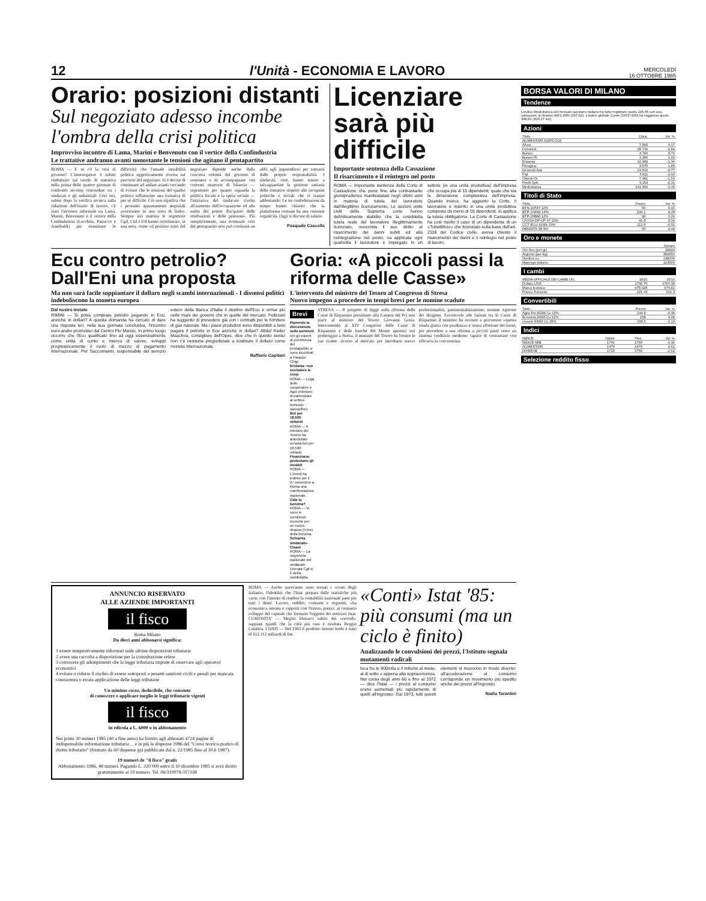12 l'Unità - ECONOMIA E LAVORO MERCOLEDÌ
16 OTTOBRE 1985
Orario: posizioni distanti
Sul negoziato adesso incombe l'ombra della crisi politica
Improvviso incontro di Lama, Marini e Benvenuto con il vertice della Confindustria
Le trattative andranno avanti nonostante le tensioni che agitano il pentapartito
ROMA — E se c'è la crisi di governo? L'interrogativo è subito rimbalzato sul tavolo di trattativa nella prima delle quattro giornate di confronto no-stop concordate tra i sindacati e gli industriali. Così ieri, subito dopo la verifica tecnica sulla riduzione dell'orario di lavoro, c'è stato l'incontro informale tra Lama, Marini, Benvenuto e il vertice della Confindustria (Lucchini, Patrucco e Annibaldi) per esaminare le difficoltà che l'attuale instabilità politica oggettivamente riversa sul percorso del negoziato. Si è deciso di continuare ad andare avanti cercando di evitare che le tensioni del quadro politico influenzino una trattativa di per sé difficile. Ciò non significa che i prossimi appuntamenti negoziali avverranno in una sorta di limbo. Sempre ieri mattina le segreterie Cgil, Cisl e Uil hanno sottolineato, in una nota, come «il positivo esito del negoziato dipende anche dalla concreta volontà del governo di sostenere e di accompagnare con coerenti manovre di bilancio — soprattutto per quanto riguarda la politica fiscale e la spesa sociale — l'iniziativa del sindacato rivolta all'aumento dell'occupazione ed alla tutela del potere d'acquisto delle retribuzioni e delle pensioni». Più semplicemente, una eventuale crisi del pentapartito non può costituire un alibi agli imprenditori per sottrarsi dalle proprie responsabilità. I sindacati, cioè, hanno tenuto a salvaguardare la gestione unitaria delle trattative rispetto alle incognite politiche e sociali che si stanno addensando. Le tre confederazioni da tempo hanno chiarito che la piattaforma comune ha una coerente organicità. Oggi si discute di salario.
Pasquale Cascella
Licenziare sarà più difficile
Importante sentenza della Cassazione
Il risarcimento e il reintegro nel posto
ROMA — Importante sentenza della Corte di Cassazione che pone fine alla contrastante giurisprudenza manifestatasi negli ultimi anni in materia di tutela del lavoratore dall'illegittimo licenziamento. Le sezioni unite civili della Suprema corte hanno definitivamente stabilito che la cosiddetta tutela reale del lavoratore illegittimamente licenziato, ovverosia il suo diritto al risarcimento dei danni subiti ed alla reintegrazione nel posto, va applicata ogni qualvolta il lavoratore è impiegato in un settore (in una unità produttiva) dell'impresa che occupa più di 15 dipendenti; quale che sia la dimensione complessiva dell'impresa. Quando invece, ha aggiunto la Corte, il lavoratore è inserito in una unità produttiva composta da meno di 16 dipendenti, si applica la tutela obbligatoria. La Corte di Cassazione ha così risolto il caso di un dipendente di un «Tubettificio» che licenziato sulla base dell'art. 2118 del Codice civile, aveva chiesto il risarcimento dei danni e il reintegro nel posto di lavoro.
Ecu contro petrolio? Dall'Eni una proposta
Ma non sarà facile soppiantare il dollaro negli scambi internazionali - I dissensi politici indeboliscono la moneta europea
Dal nostro inviato
RIMINI — Si potrà comprare petrolio pagando in Ecu, anziché in dollari? A questa domanda ha cercato di dare una risposta ieri, nella sua giornata conclusiva, l'incontro euro-arabo promosso dal Centro Pio Manzù. In primo luogo occorre che l'Ecu qualificato fino ad oggi essenzialmente come unità di conto e riserva di valore, sviluppi progressivamente il ruolo di mezzo di pagamento internazionale. Per Saccomanni, responsabile del servizio estero della Banca d'Italia il destino dell'Ecu è ormai più nelle mani dei governi che in quelle del mercato. Felliciani ha suggerito di prevedere già con i contratti per le forniture di gas naturale. Ma i paesi produttori sono disponibili a farsi pagare il petrolio in Ecu anziché in dollari? Abdul Kader Maachou, consigliere dell'Opec, dice che in questo senso non c'è nessuna pregiudiziale a sostituire il dollaro come moneta internazionale.
Raffaele Capitani
Goria: «A piccoli passi la riforma delle Casse»
L'intervento del ministro del Tesoro al Congresso di Stresa
Nuovo impegno a procedere in tempi brevi per le nomine scadute
Brevi
Riprende la discussione sulle pensioni
Ieri gli esperti di previdenza del pentapartito si sono incontrati a Palazzo Chigi.
Eridania: non escludere le coop
ROMA — Lega delle cooperative e Agci chiedono di partecipare al settore bieticolo-saccarifero.
Bot per 18.500 miliardi
ROMA — Il ministro del Tesoro ha autorizzato un'asta bot per 18.500 miliardi.
Finanziaria: protestano gli invalidi
ROMA — L'Anmil ha indetto per il 27 novembre a Roma una manifestazione nazionale.
Cala la benzina?
ROMA — Vi sono le condizioni tecniche per un nuovo ribasso (5 lire) della benzina.
Schiarita sindacato-Cispel
ROMA — La segreteria nazionale del sindacato Energia Cgil si è detta soddisfatta.
STRESA — Il progetto di legge sulla riforma delle Casse di Risparmio presentato alla Camera dal Pci non piace al ministro del Tesoro Giovanni Goria. Intervenendo al XIV Congresso delle Casse di Risparmio e delle banche del Monte apertosi ieri pomeriggio a Stresa, il ministro del Tesoro ha fornito le sue ricette: ricorso al mercato per introdurre nuove professionalità, patrimonializzazione, nomine rigorose dei dirigenti. Favorevole alle fusioni tra le Casse di Risparmio il ministro ha invitato a percorrere «questa strada giusta con prudenza» e senza affrettate decisioni, per procedere a una riforma a piccoli passi verso un sistema creditizio moderno capace di contrastare con efficacia la concorrenza.
ANNUNCIO RISERVATO
ALLE AZIENDE IMPORTANTI
il fisco
Roma Milano
Da dieci anni abbonarsi significa:
1 essere tempestivamente informati sulle ultime disposizioni tributarie
2 avere una raccolta a disposizione per la consultazione celere
3 conoscere gli adempimenti che la legge tributaria impone di osservare agli operatori economici
4 evitare o ridurre il rischio di essere sottoposti a pesanti sanzioni civili e penali per mancata conoscenza o errata applicazione delle leggi tributarie
Un minimo costo, deducibile, che consente
di conoscere e applicare meglio le leggi tributarie vigenti
il fisco
in edicola a L. 6000 o in abbonamento
Nei primi 30 numeri 1985 (40 a fine anno) ha fornito agli abbonati 4724 pagine di indispensabile informazione tributaria ... e in più le dispense 1986 del "Corso teorico-pratico di diritto tributario" (formato da 60 dispense già pubblicate dal n. 22/1985 fino al 30.6 1987).
19 numeri de "il fisco" gratis
Abbonamento 1986, 48 numeri. Pagando L. 220 000 entro il 10 dicembre 1985 si avrà diritto gratuitamente ai 19 numeri. Tel. 06/310078-317238
ROMA — Anche quest'anno sono tornati i «conti degli italiani», l'identikit che l'Istat prepara dalle statistiche più varie, con l'intento di rendere la contabilità nazionale pane per tutti i denti. Lavoro, reddito, consumi e risparmi, vita economica interna e rapporti con l'estero, prezzi: al consueto sviluppo del capitale che formano l'oggetto dei notiziari Istat. CURIOSITA' — Meglio liberarci subito dei «record»: sappiate quindi che la città più cara è risultata Reggio Calabria. I DATI — Nel 1983 il prodotto interno lordo è stato di 612.112 miliardi di lire.
«Conti» Istat '85: più consumi (ma un ciclo è finito)
Analizzando le convulsioni dei prezzi, l'Istituto segnala mutamenti radicali
loca fra le 400mila e il milione al mese, al di sotto o appena alla sopravvivenza. Nel corso degli anni 60 e fino al 1972 — dice l'Istat — i prezzi al consumo erano aumentati più rapidamente di quelli all'ingrosso. Dal 1973, tutti questi elementi si muovono in modo diverso: all'accelerazione al consumo corrisponde un movimento più spedito anche dei prezzi all'ingrosso.
Nadia Tarantini
BORSA VALORI DI MILANO
Tendenze
L'indice Mediobanca del mercato azionario italiano ha fatto registrare quota 165,45 con una variazione al ribasso dell'1,29% (167,62). L'indice globale Comit (1972=100) ha raggiunto quota 398,81 (404,27 ieri).
Azioni
| Titolo | Chius. | Var. % |
| --- | --- | --- |
| ALIMENTARI AGRICOLE | | |
| Alivar | 7.500 | 4.17 |
| Ferraresi | 28.710 | -0.66 |
| Buitoni | 3.700 | 0.70 |
| Buitoni Ri | 3.390 | 1.16 |
| Eridania | 10.950 | -1.34 |
| Perugina | 3.575 | 1.85 |
| Generali Ass | 63.510 | -0.77 |
| Fiat | 3.811 | -2.03 |
| Olivetti Or | 7.481 | -1.50 |
| Pirelli SpA | 3.150 | -0.16 |
| Mediobanca | 131.500 | -1.05 |
Titoli di Stato
| Titolo | Prezzo | Var. % |
| --- | --- | --- |
| BTN-10T87 12% | 99 | 0.15 |
| BTP-1AP86 14% | 100.1 | 0.05 |
| BTP-1FB88 12% | 98 | 0.26 |
| CASSA DP-CP 97 10% | 91.8 | 0.00 |
| CCT ECU 82/89 13% | 112.5 | -0.31 |
| RENDITA-35 5% | 55 | 0.00 |
Oro e monete
| | Denaro |
| --- | --- |
| Oro fino (per gr) | 18840 |
| Argento (per kg) | 360850 |
| Sterlina v.c. | 138000 |
| Marengo italiano | 113000 |
I cambi
| MEDIA UFFICIALE DEI CAMBI UIC | 14/10 | 15/10 |
| --- | --- | --- |
| Dollaro USA | 1792.75 | 1787.05 |
| Marco tedesco | 675.025 | 674.82 |
| Franco francese | 221.43 | 221.3 |
Convertibili
| Titolo | Prezzo | Var. % |
| --- | --- | --- |
| Agric Fin 81/86 Cv 14% | 194.8 | -0.36 |
| Bi-Invest 80/85 Cv 12% | 158 | 0.00 |
| Uncem 83/89 Cv 15% | 158.5 | -2.19 |
Indici
| INDICE | Valore | Prec. | Var. % |
| --- | --- | --- | --- |
| INDICE MIB | 1741 | 1765 | -1.36 |
| ALIMENTARI | 1479 | 1473 | 0.41 |
| DIVERSE | 1713 | 1759 | -2.62 |
Selezione reddito fisso